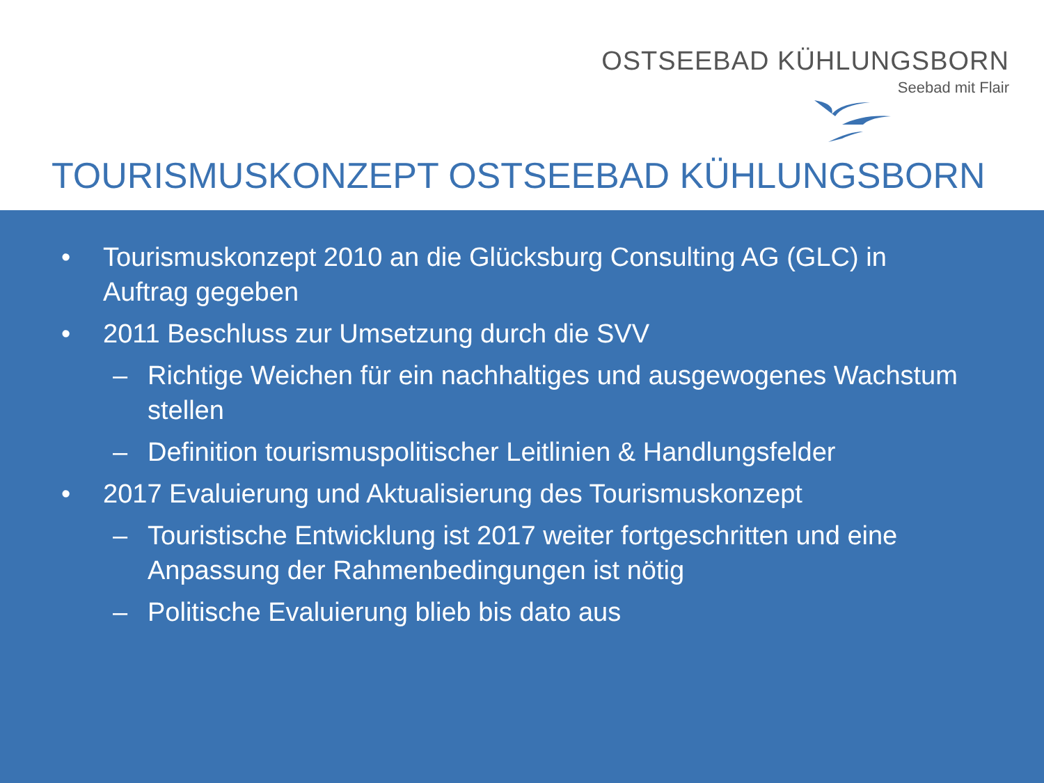OSTSEEBAD KÜHLUNGSBORN
Seebad mit Flair
TOURISMUSKONZEPT OSTSEEBAD KÜHLUNGSBORN
• Tourismuskonzept 2010 an die Glücksburg Consulting AG (GLC) in Auftrag gegeben
• 2011 Beschluss zur Umsetzung durch die SVV
– Richtige Weichen für ein nachhaltiges und ausgewogenes Wachstum stellen
– Definition tourismuspolitischer Leitlinien & Handlungsfelder
• 2017 Evaluierung und Aktualisierung des Tourismuskonzept
– Touristische Entwicklung ist 2017 weiter fortgeschritten und eine Anpassung der Rahmenbedingungen ist nötig
– Politische Evaluierung blieb bis dato aus